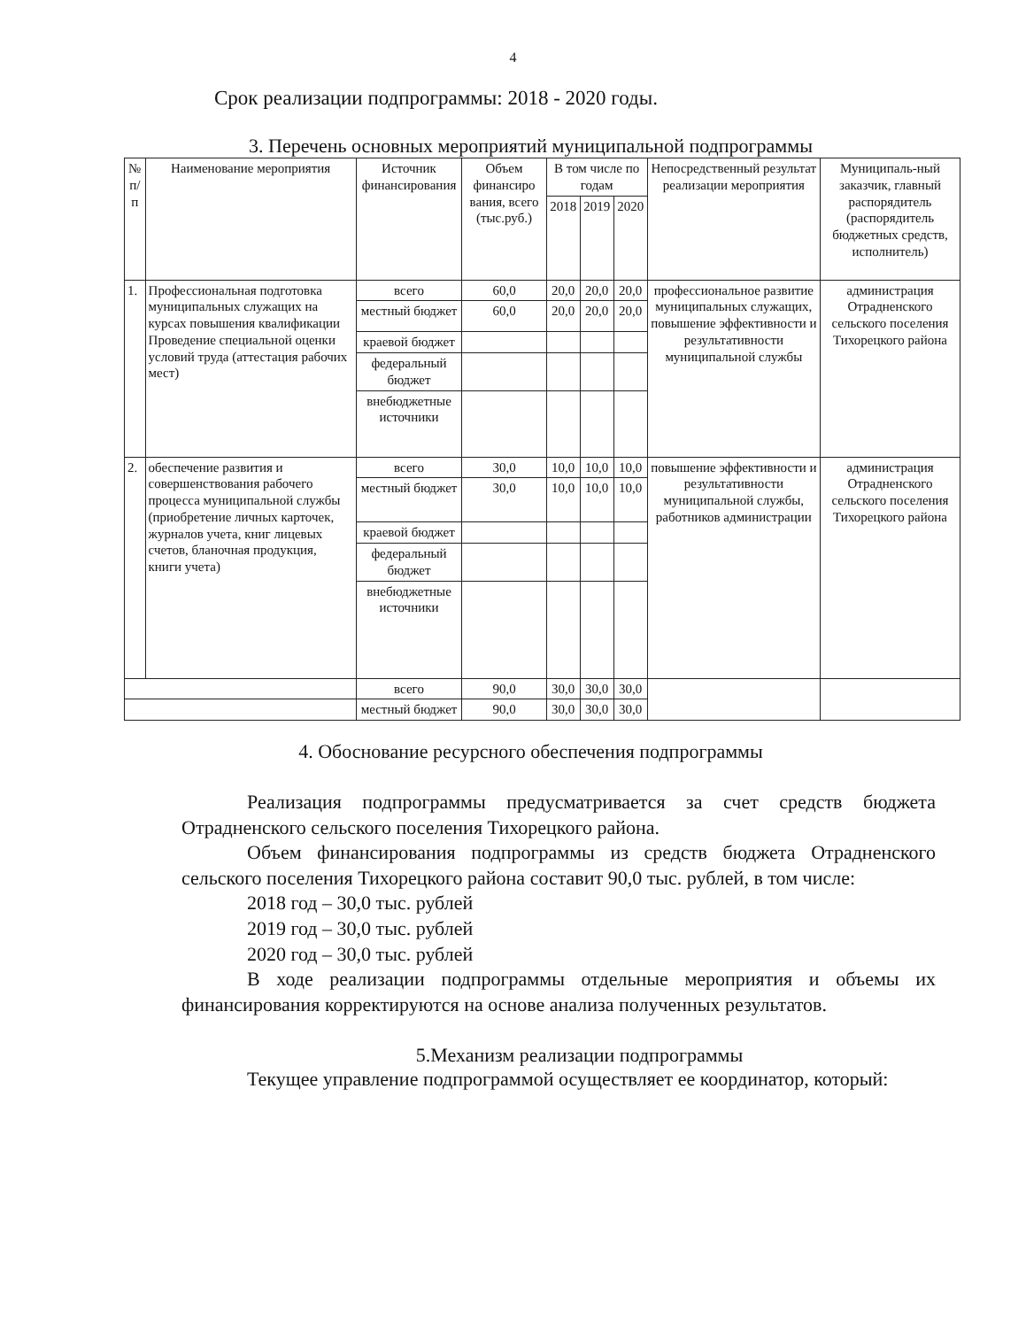4
Срок реализации подпрограммы: 2018 - 2020 годы.
3. Перечень основных мероприятий муниципальной подпрограммы
| № п/п | Наименование мероприятия | Источник финансирования | Объем финансиро вания, всего (тыс.руб.) | В том числе по годам | | | Непосредственный результат реализации мероприятия | Муниципаль-ный заказчик, главный распорядитель (распорядитель бюджетных средств, исполнитель) |
| --- | --- | --- | --- | --- | --- | --- | --- | --- |
| | | | | 2018 | 2019 | 2020 | | |
| 1. | Профессиональная подготовка муниципальных служащих на курсах повышения квалификации Проведение специальной оценки условий труда (аттестация рабочих мест) | всего | 60,0 | 20,0 | 20,0 | 20,0 | профессиональное развитие муниципальных служащих, повышение эффективности и результативности муниципальной службы | администрация Отрадненского сельского поселения Тихорецкого района |
| | | местный бюджет | 60,0 | 20,0 | 20,0 | 20,0 | | |
| | | краевой бюджет | | | | | | |
| | | федеральный бюджет | | | | | | |
| | | внебюджетные источники | | | | | | |
| 2. | обеспечение развития и совершенствования рабочего процесса муниципальной службы (приобретение личных карточек, журналов учета, книг лицевых счетов, бланочная продукция, книги учета) | всего | 30,0 | 10,0 | 10,0 | 10,0 | повышение эффективности и результативности муниципальной службы, работников администрации | администрация Отрадненского сельского поселения Тихорецкого района |
| | | местный бюджет | 30,0 | 10,0 | 10,0 | 10,0 | | |
| | | краевой бюджет | | | | | | |
| | | федеральный бюджет | | | | | | |
| | | внебюджетные источники | | | | | | |
| | | всего | 90,0 | 30,0 | 30,0 | 30,0 | | |
| | | местный бюджет | 90,0 | 30,0 | 30,0 | 30,0 | | |
4. Обоснование ресурсного обеспечения подпрограммы
Реализация подпрограммы предусматривается за счет средств бюджета Отрадненского сельского поселения Тихорецкого района.
Объем финансирования подпрограммы из средств бюджета Отрадненского сельского поселения Тихорецкого района составит 90,0 тыс. рублей, в том числе:
2018 год – 30,0 тыс. рублей
2019 год – 30,0 тыс. рублей
2020 год – 30,0 тыс. рублей
В ходе реализации подпрограммы отдельные мероприятия и объемы их финансирования корректируются на основе анализа полученных результатов.
5.Механизм реализации подпрограммы
Текущее управление подпрограммой осуществляет ее координатор, который: